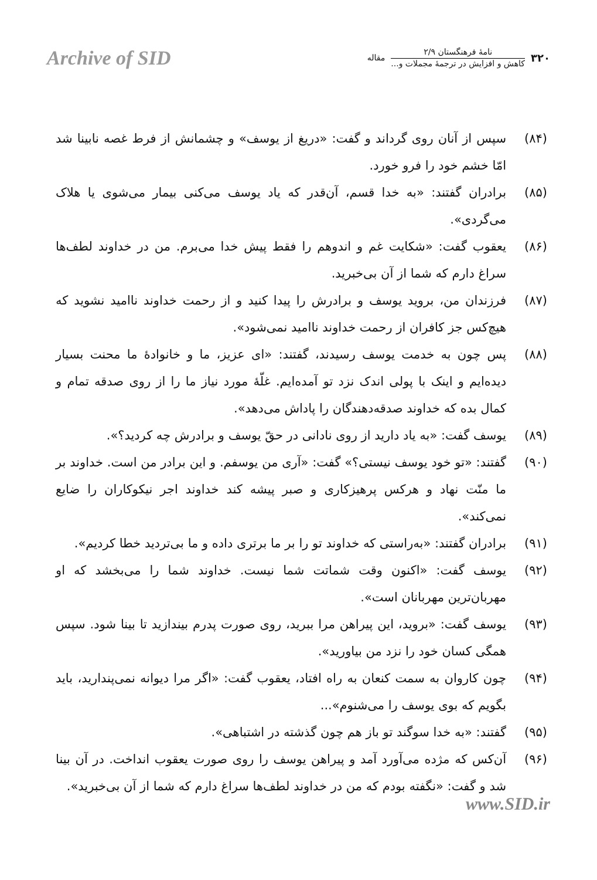Archive of SID
۳۲۰
نامهٔ فرهنگستان ۲/۹
کاهش و افزایش در ترجمهٔ مجملات و...
مقاله
(۸۴) سپس از آنان روی گرداند و گفت: «دریغ از یوسف» و چشمانش از فرط غصه نابینا شد امّا خشم خود را فرو خورد.
(۸۵) برادران گفتند: «به خدا قسم، آن‌قدر که یاد یوسف می‌کنی بیمار می‌شوی یا هلاک می‌گردی».
(۸۶) یعقوب گفت: «شکایت غم و اندوهم را فقط پیش خدا می‌برم. من در خداوند لطف‌ها سراغ دارم که شما از آن بی‌خبرید.
(۸۷) فرزندان من، بروید یوسف و برادرش را پیدا کنید و از رحمت خداوند ناامید نشوید که هیچ‌کس جز کافران از رحمت خداوند ناامید نمی‌شود».
(۸۸) پس چون به خدمت یوسف رسیدند، گفتند: «ای عزیز، ما و خانوادهٔ ما محنت بسیار دیده‌ایم و اینک با پولی اندک نزد تو آمده‌ایم. غلّهٔ مورد نیاز ما را از روی صدقه تمام و کمال بده که خداوند صدقه‌دهندگان را پاداش می‌دهد».
(۸۹) یوسف گفت: «به یاد دارید از روی نادانی در حقّ یوسف و برادرش چه کردید؟».
(۹۰) گفتند: «تو خود یوسف نیستی؟» گفت: «آری من یوسفم. و این برادر من است. خداوند بر ما منّت نهاد و هرکس پرهیزکاری و صبر پیشه کند خداوند اجر نیکوکاران را ضایع نمی‌کند».
(۹۱) برادران گفتند: «به‌راستی که خداوند تو را بر ما برتری داده و ما بی‌تردید خطا کردیم».
(۹۲) یوسف گفت: «اکنون وقت شماتت شما نیست. خداوند شما را می‌بخشد که او مهربان‌ترین مهربانان است».
(۹۳) یوسف گفت: «بروید، این پیراهن مرا ببرید، روی صورت پدرم بیندازید تا بینا شود. سپس همگی کسان خود را نزد من بیاورید».
(۹۴) چون کاروان به سمت کنعان به راه افتاد، یعقوب گفت: «اگر مرا دیوانه نمی‌پندارید، باید بگویم که بوی یوسف را می‌شنوم»...
(۹۵) گفتند: «به خدا سوگند تو باز هم چون گذشته در اشتباهی».
(۹۶) آن‌کس که مژده می‌آورد آمد و پیراهن یوسف را روی صورت یعقوب انداخت. در آن بینا شد و گفت: «نگفته بودم که من در خداوند لطف‌ها سراغ دارم که شما از آن بی‌خبرید».
www.SID.ir